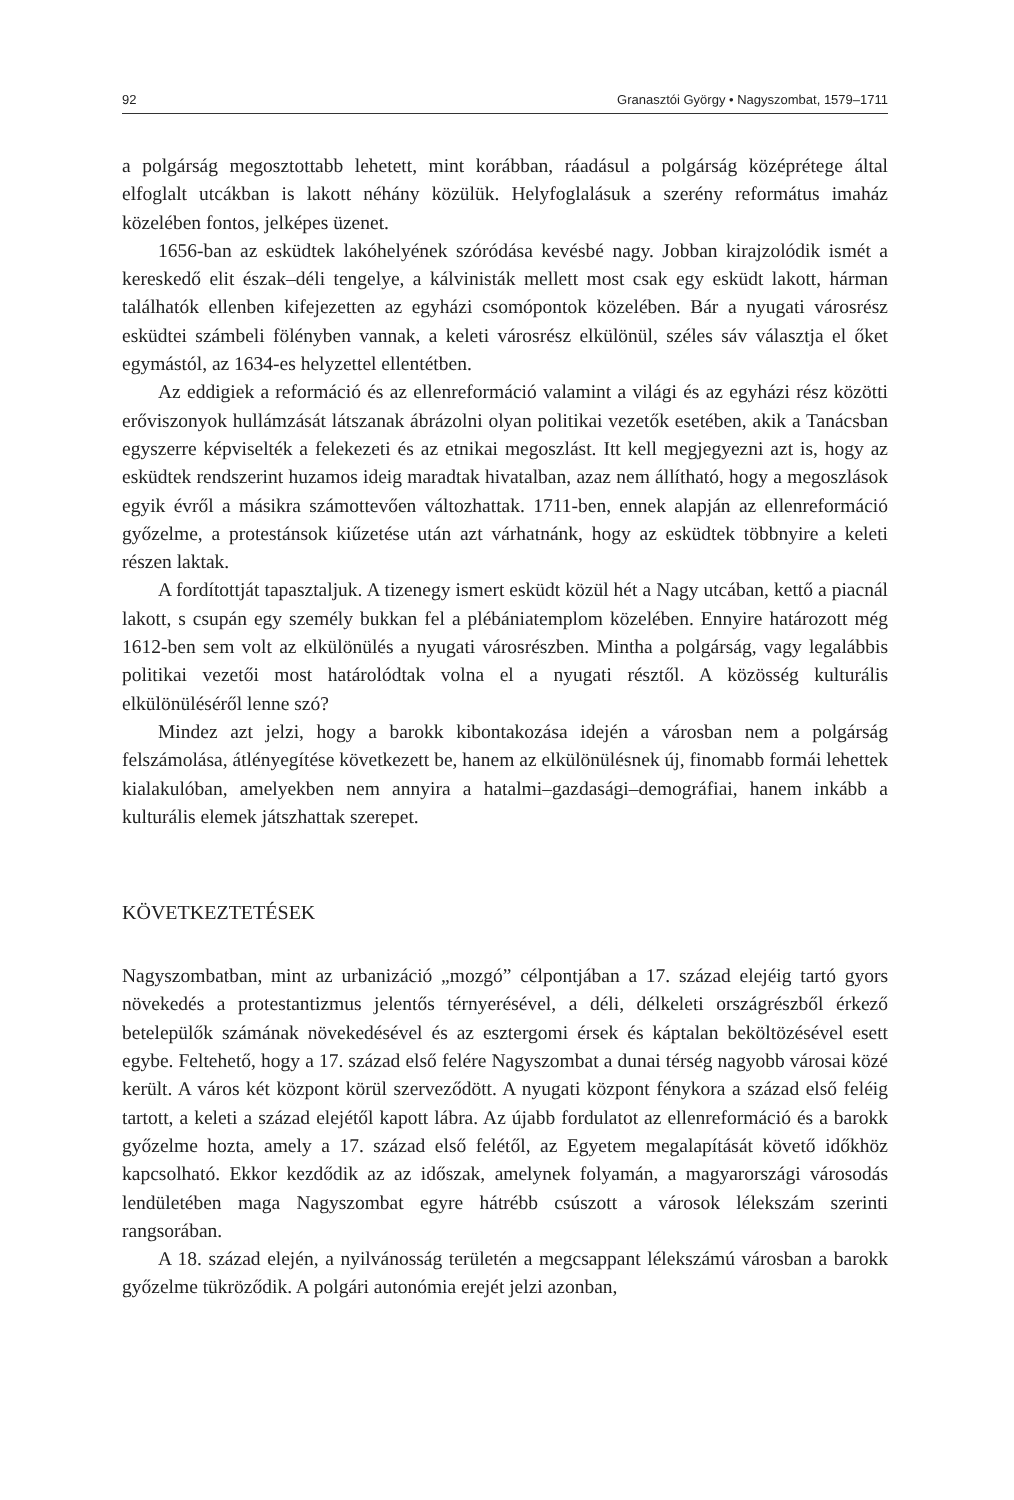92 Granasztói György • Nagyszombat, 1579–1711
a polgárság megosztottabb lehetett, mint korábban, ráadásul a polgárság középrétege által elfoglalt utcákban is lakott néhány közülük. Helyfoglalásuk a szerény református imaház közelében fontos, jelképes üzenet.
1656-ban az esküdtek lakóhelyének szóródása kevésbé nagy. Jobban kirajzolódik ismét a kereskedő elit észak–déli tengelye, a kálvinisták mellett most csak egy esküdt lakott, hárman találhatók ellenben kifejezetten az egyházi csomópontok közelében. Bár a nyugati városrész esküdtei számbeli fölényben vannak, a keleti városrész elkülönül, széles sáv választja el őket egymástól, az 1634-es helyzettel ellentétben.
Az eddigiek a reformáció és az ellenreformáció valamint a világi és az egyházi rész közötti erőviszonyok hullámzását látszanak ábrázolni olyan politikai vezetők esetében, akik a Tanácsban egyszerre képviselték a felekezeti és az etnikai megoszlást. Itt kell megjegyezni azt is, hogy az esküdtek rendszerint huzamos ideig maradtak hivatalban, azaz nem állítható, hogy a megoszlások egyik évről a másikra számottevően változhattak. 1711-ben, ennek alapján az ellenreformáció győzelme, a protestánsok kiűzetése után azt várhatnánk, hogy az esküdtek többnyire a keleti részen laktak.
A fordítottját tapasztaljuk. A tizenegy ismert esküdt közül hét a Nagy utcában, kettő a piacnál lakott, s csupán egy személy bukkan fel a plébániatemplom közelében. Ennyire határozott még 1612-ben sem volt az elkülönülés a nyugati városrészben. Mintha a polgárság, vagy legalábbis politikai vezetői most határolódtak volna el a nyugati résztől. A közösség kulturális elkülönüléséről lenne szó?
Mindez azt jelzi, hogy a barokk kibontakozása idején a városban nem a polgárság felszámolása, átlényegítése következett be, hanem az elkülönülésnek új, finomabb formái lehettek kialakulóban, amelyekben nem annyira a hatalmi–gazdasági–demográfiai, hanem inkább a kulturális elemek játszhattak szerepet.
KÖVETKEZTETÉSEK
Nagyszombatban, mint az urbanizáció „mozgó” célpontjában a 17. század elejéig tartó gyors növekedés a protestantizmus jelentős térnyerésével, a déli, délkeleti országrészből érkező betelepülők számának növekedésével és az esztergomi érsek és káptalan beköltözésével esett egybe. Feltehető, hogy a 17. század első felére Nagyszombat a dunai térség nagyobb városai közé került. A város két központ körül szerveződött. A nyugati központ fénykora a század első feléig tartott, a keleti a század elejétől kapott lábra. Az újabb fordulatot az ellenreformáció és a barokk győzelme hozta, amely a 17. század első felétől, az Egyetem megalapítását követő időkhöz kapcsolható. Ekkor kezdődik az az időszak, amelynek folyamán, a magyarországi városodás lendületében maga Nagyszombat egyre hátrébb csúszott a városok lélekszám szerinti rangsorában.
A 18. század elején, a nyilvánosság területén a megcsappant lélekszámú városban a barokk győzelme tükröződik. A polgári autonómia erejét jelzi azonban,